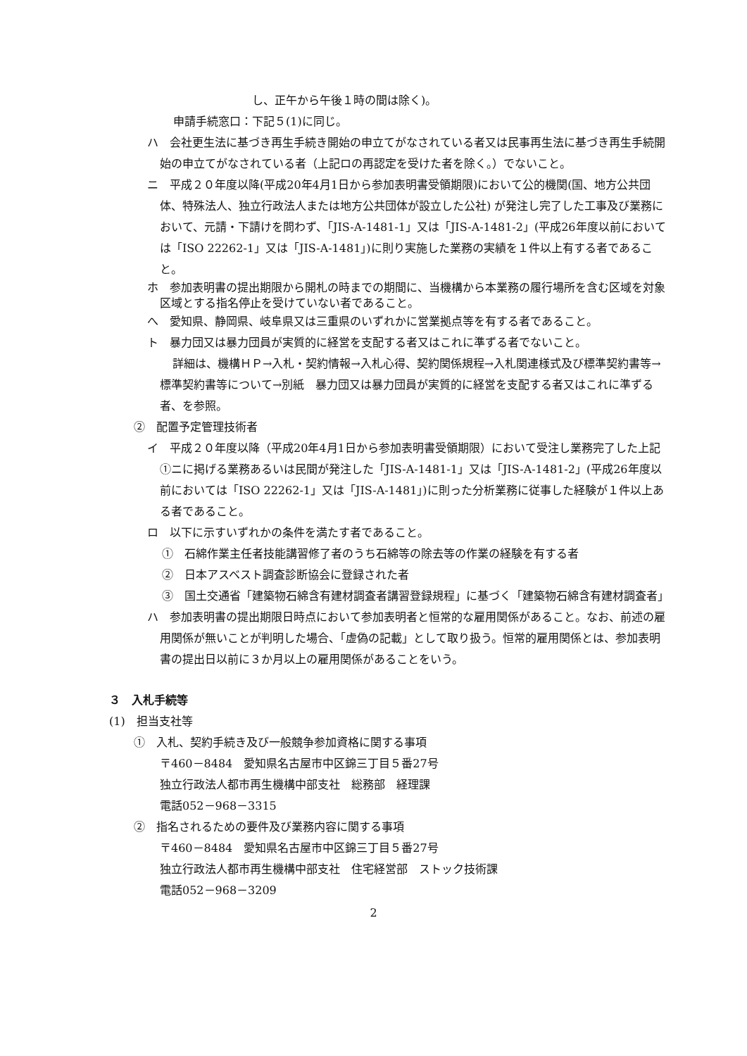し、正午から午後１時の間は除く)。
申請手続窓口：下記５(1)に同じ。
ハ　会社更生法に基づき再生手続き開始の申立てがなされている者又は民事再生法に基づき再生手続開始の申立てがなされている者（上記ロの再認定を受けた者を除く。）でないこと。
ニ　平成２０年度以降(平成20年4月1日から参加表明書受領期限)において公的機関(国、地方公共団体、特殊法人、独立行政法人または地方公共団体が設立した公社) が発注し完了した工事及び業務において、元請・下請けを問わず、「JIS-A-1481-1」又は「JIS-A-1481-2」(平成26年度以前においては「ISO 22262-1」又は「JIS-A-1481」)に則り実施した業務の実績を１件以上有する者であること。
ホ　参加表明書の提出期限から開札の時までの期間に、当機構から本業務の履行場所を含む区域を対象区域とする指名停止を受けていない者であること。
へ　愛知県、静岡県、岐阜県又は三重県のいずれかに営業拠点等を有する者であること。
ト　暴力団又は暴力団員が実質的に経営を支配する者又はこれに準ずる者でないこと。
詳細は、機構ＨＰ→入札・契約情報→入札心得、契約関係規程→入札関連様式及び標準契約書等→標準契約書等について→別紙　暴力団又は暴力団員が実質的に経営を支配する者又はこれに準ずる者、を参照。
②　配置予定管理技術者
イ　平成２０年度以降（平成20年4月1日から参加表明書受領期限）において受注し業務完了した上記①ニに掲げる業務あるいは民間が発注した「JIS-A-1481-1」又は「JIS-A-1481-2」(平成26年度以前においては「ISO 22262-1」又は「JIS-A-1481」)に則った分析業務に従事した経験が１件以上ある者であること。
ロ　以下に示すいずれかの条件を満たす者であること。
①　石綿作業主任者技能講習修了者のうち石綿等の除去等の作業の経験を有する者
②　日本アスベスト調査診断協会に登録された者
③　国土交通省「建築物石綿含有建材調査者講習登録規程」に基づく「建築物石綿含有建材調査者」
ハ　参加表明書の提出期限日時点において参加表明者と恒常的な雇用関係があること。なお、前述の雇用関係が無いことが判明した場合、「虚偽の記載」として取り扱う。恒常的雇用関係とは、参加表明書の提出日以前に３か月以上の雇用関係があることをいう。
３　入札手続等
(1)　担当支社等
①　入札、契約手続き及び一般競争参加資格に関する事項
〒460－8484　愛知県名古屋市中区錦三丁目５番27号
独立行政法人都市再生機構中部支社　総務部　経理課
電話052－968－3315
②　指名されるための要件及び業務内容に関する事項
〒460－8484　愛知県名古屋市中区錦三丁目５番27号
独立行政法人都市再生機構中部支社　住宅経営部　ストック技術課
電話052－968－3209
2